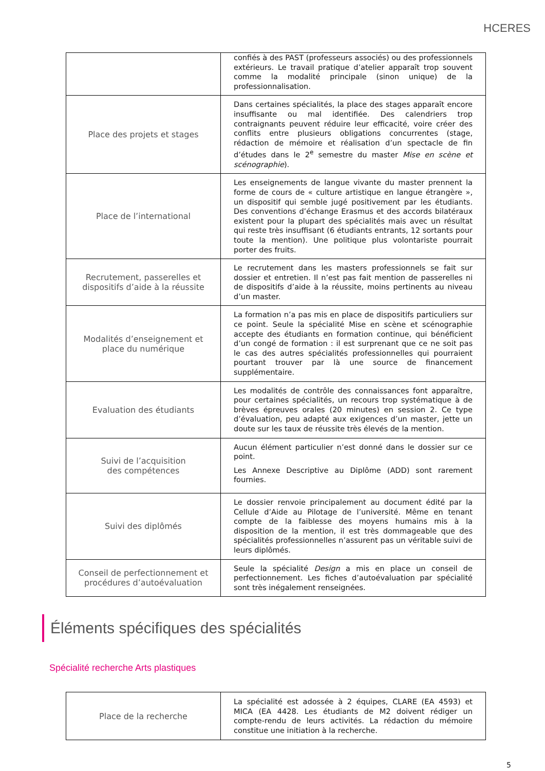HCERES
| | confiés à des PAST (professeurs associés) ou des professionnels extérieurs. Le travail pratique d’atelier apparaît trop souvent comme la modalité principale (sinon unique) de la professionnalisation. |
| Place des projets et stages | Dans certaines spécialités, la place des stages apparaît encore insuffisante ou mal identifiée. Des calendriers trop contraignants peuvent réduire leur efficacité, voire créer des conflits entre plusieurs obligations concurrentes (stage, rédaction de mémoire et réalisation d’un spectacle de fin d’études dans le 2<sup>e</sup> semestre du master Mise en scène et scénographie ). |
| Place de l’international | Les enseignements de langue vivante du master prennent la forme de cours de « culture artistique en langue étrangère », un dispositif qui semble jugé positivement par les étudiants. Des conventions d’échange Erasmus et des accords bilatéraux existent pour la plupart des spécialités mais avec un résultat qui reste très insuffisant (6 étudiants entrants, 12 sortants pour toute la mention). Une politique plus volontariste pourrait porter des fruits. |
| Recrutement, passerelles et dispositifs d’aide à la réussite | Le recrutement dans les masters professionnels se fait sur dossier et entretien. Il n’est pas fait mention de passerelles ni de dispositifs d’aide à la réussite, moins pertinents au niveau d’un master. |
| Modalités d’enseignement et place du numérique | La formation n’a pas mis en place de dispositifs particuliers sur ce point. Seule la spécialité Mise en scène et scénographie accepte des étudiants en formation continue, qui bénéficient d’un congé de formation : il est surprenant que ce ne soit pas le cas des autres spécialités professionnelles qui pourraient pourtant trouver par là une source de financement supplémentaire. |
| Evaluation des étudiants | Les modalités de contrôle des connaissances font apparaître, pour certaines spécialités, un recours trop systématique à de brèves épreuves orales (20 minutes) en session 2. Ce type d’évaluation, peu adapté aux exigences d’un master, jette un doute sur les taux de réussite très élevés de la mention. |
| Suivi de l’acquisition des compétences | Aucun élément particulier n’est donné dans le dossier sur ce point. Les Annexe Descriptive au Diplôme (ADD) sont rarement fournies. |
| Suivi des diplômés | Le dossier renvoie principalement au document édité par la Cellule d’Aide au Pilotage de l’université. Même en tenant compte de la faiblesse des moyens humains mis à la disposition de la mention, il est très dommageable que des spécialités professionnelles n’assurent pas un véritable suivi de leurs diplômés. |
| Conseil de perfectionnement et procédures d’autoévaluation | Seule la spécialité Design a mis en place un conseil de perfectionnement. Les fiches d’autoévaluation par spécialité sont très inégalement renseignées. |
Éléments spécifiques des spécialités
Spécialité recherche Arts plastiques
| Place de la recherche | La spécialité est adossée à 2 équipes, CLARE (EA 4593) et MICA (EA 4428. Les étudiants de M2 doivent rédiger un compte-rendu de leurs activités. La rédaction du mémoire constitue une initiation à la recherche. |
5